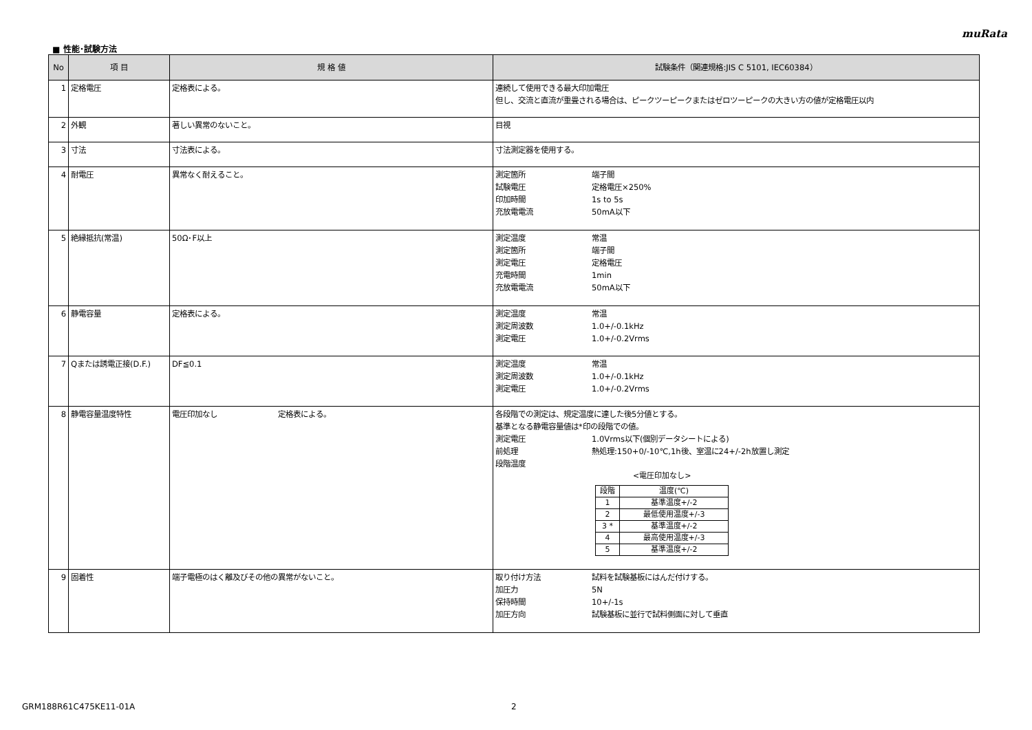muRata
■ 性能･試験方法
| No | 項 目 | 規 格 値 | 試験条件（関連規格:JIS C 5101, IEC60384） |
| --- | --- | --- | --- |
| 1 | 定格電圧 | 定格表による。 | 連続して使用できる最大印加電圧 但し、交流と直流が重畳される場合は、ピークツーピークまたはゼロツーピークの大きい方の値が定格電圧以内 |
| 2 | 外観 | 著しい異常のないこと。 | 目視 |
| 3 | 寸法 | 寸法表による。 | 寸法測定器を使用する。 |
| 4 | 耐電圧 | 異常なく耐えること。 | 測定箇所 端子間 試験電圧 定格電圧×250% 印加時間 1s to 5s 充放電電流 50mA以下 |
| 5 | 絶縁抵抗(常温) | 50Ω･F以上 | 測定温度 常温 測定箇所 端子間 測定電圧 定格電圧 充電時間 1min 充放電電流 50mA以下 |
| 6 | 静電容量 | 定格表による。 | 測定温度 常温 測定周波数 1.0+/-0.1kHz 測定電圧 1.0+/-0.2Vrms |
| 7 | Qまたは誘電正接(D.F.) | DF≦0.1 | 測定温度 常温 測定周波数 1.0+/-0.1kHz 測定電圧 1.0+/-0.2Vrms |
| 8 | 静電容量温度特性 | 電圧印加なし 定格表による。 | 各段階での測定は、規定温度に達した後5分値とする。 基準となる静電容量値は*印の段階での値。 測定電圧 1.0Vrms以下(個別データシートによる) 前処理 熱処理:150+0/-10℃,1h後、室温に24+/-2h放置し測定 段階温度 <電圧印加なし> / 段階 / 温度(℃) / / 1 / 基準温度+/-2 / / 2 / 最低使用温度+/-3 / / 3 * / 基準温度+/-2 / / 4 / 最高使用温度+/-3 / / 5 / 基準温度+/-2 / |
| 9 | 固着性 | 端子電極のはく離及びその他の異常がないこと。 | 取り付け方法 試料を試験基板にはんだ付けする。 加圧力 5N 保持時間 10+/-1s 加圧方向 試験基板に並行で試料側面に対して垂直 |
GRM188R61C475KE11-01A 2